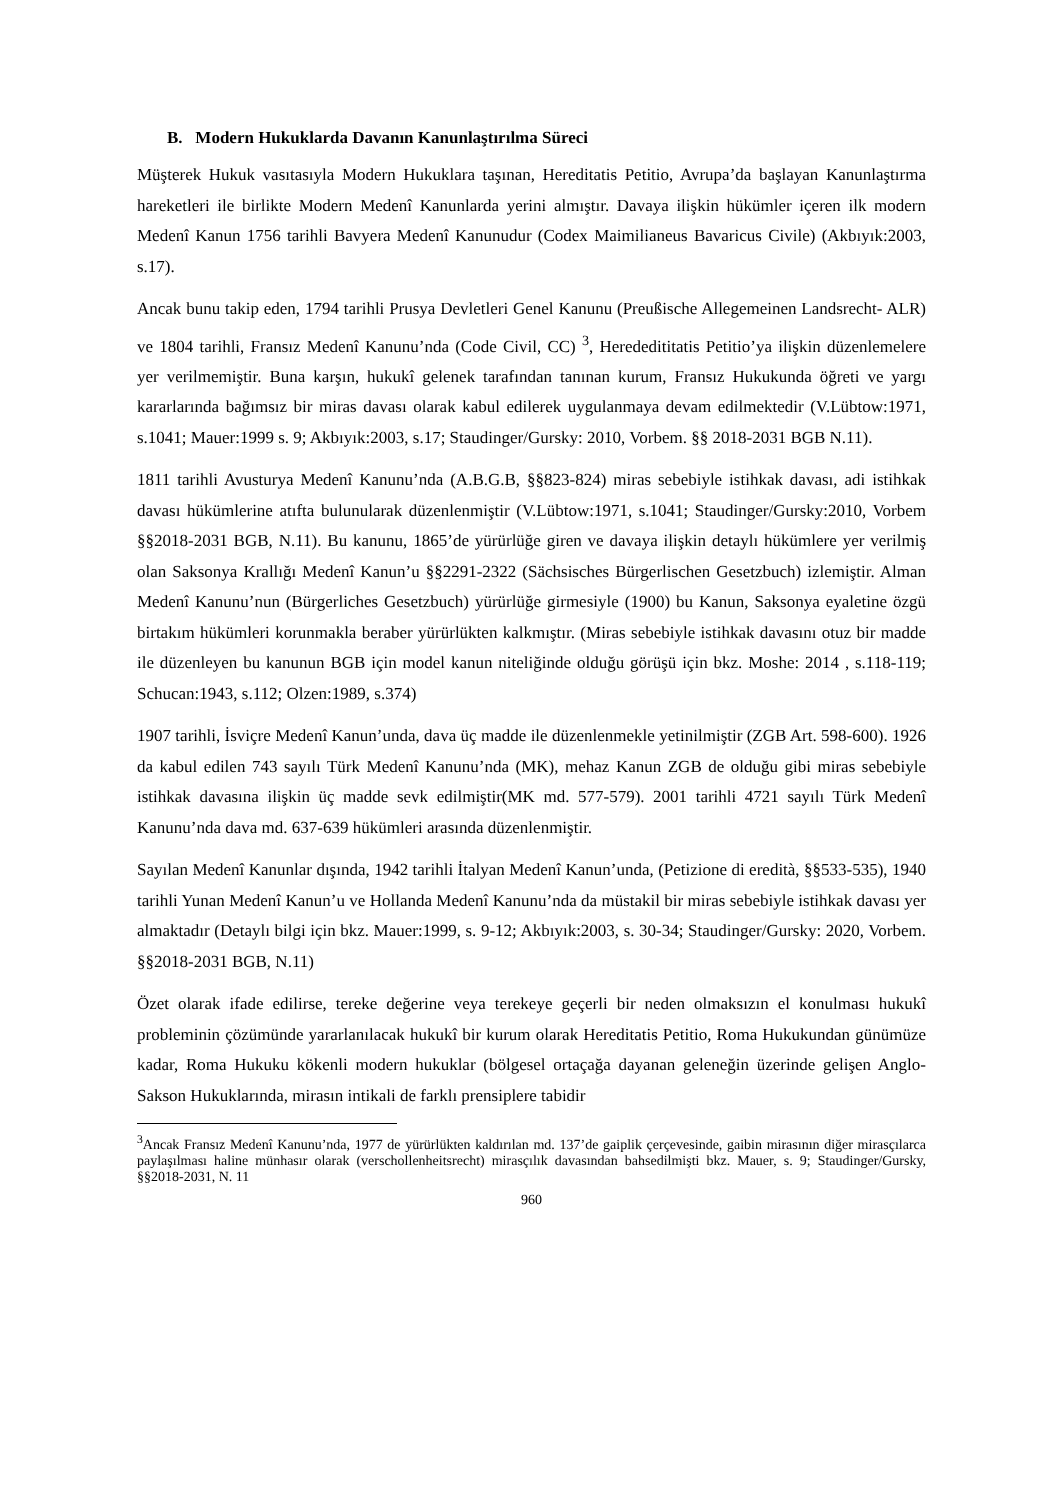B. Modern Hukuklarda Davanın Kanunlaştırılma Süreci
Müşterek Hukuk vasıtasıyla Modern Hukuklara taşınan, Hereditatis Petitio, Avrupa’da başlayan Kanunlaştırma hareketleri ile birlikte Modern Medenî Kanunlarda yerini almıştır. Davaya ilişkin hükümler içeren ilk modern Medenî Kanun 1756 tarihli Bavyera Medenî Kanunudur (Codex Maimilianeus Bavaricus Civile) (Akbıyık:2003, s.17).
Ancak bunu takip eden, 1794 tarihli Prusya Devletleri Genel Kanunu (Preußische Allegemeinen Landsrecht- ALR) ve 1804 tarihli, Fransız Medenî Kanunu’nda (Code Civil, CC) <sup>3</sup>, Herededititatis Petitio’ya ilişkin düzenlemelere yer verilmemiştir. Buna karşın, hukukî gelenek tarafından tanınan kurum, Fransız Hukukunda öğreti ve yargı kararlarında bağımsız bir miras davası olarak kabul edilerek uygulanmaya devam edilmektedir (V.Lübtow:1971, s.1041; Mauer:1999 s. 9; Akbıyık:2003, s.17; Staudinger/Gursky: 2010, Vorbem. §§ 2018-2031 BGB N.11).
1811 tarihli Avusturya Medenî Kanunu’nda (A.B.G.B, §§823-824) miras sebebiyle istihkak davası, adi istihkak davası hükümlerine atıfta bulunularak düzenlenmiştir (V.Lübtow:1971, s.1041; Staudinger/Gursky:2010, Vorbem §§2018-2031 BGB, N.11). Bu kanunu, 1865’de yürürlüğe giren ve davaya ilişkin detaylı hükümlere yer verilmiş olan Saksonya Krallığı Medenî Kanun’u §§2291-2322 (Sächsisches Bürgerlischen Gesetzbuch) izlemiştir. Alman Medenî Kanunu’nun (Bürgerliches Gesetzbuch) yürürlüğe girmesiyle (1900) bu Kanun, Saksonya eyaletine özgü birtakım hükümleri korunmakla beraber yürürlükten kalkmıştır. (Miras sebebiyle istihkak davasını otuz bir madde ile düzenleyen bu kanunun BGB için model kanun niteliğinde olduğu görüşü için bkz. Moshe: 2014 , s.118-119; Schucan:1943, s.112; Olzen:1989, s.374)
1907 tarihli, İsviçre Medenî Kanun’unda, dava üç madde ile düzenlenmekle yetinilmiştir (ZGB Art. 598-600). 1926 da kabul edilen 743 sayılı Türk Medenî Kanunu’nda (MK), mehaz Kanun ZGB de olduğu gibi miras sebebiyle istihkak davasına ilişkin üç madde sevk edilmiştir(MK md. 577-579). 2001 tarihli 4721 sayılı Türk Medenî Kanunu’nda dava md. 637-639 hükümleri arasında düzenlenmiştir.
Sayılan Medenî Kanunlar dışında, 1942 tarihli İtalyan Medenî Kanun’unda, (Petizione di eredità, §§533-535), 1940 tarihli Yunan Medenî Kanun’u ve Hollanda Medenî Kanunu’nda da müstakil bir miras sebebiyle istihkak davası yer almaktadır (Detaylı bilgi için bkz. Mauer:1999, s. 9-12; Akbıyık:2003, s. 30-34; Staudinger/Gursky: 2020, Vorbem. §§2018-2031 BGB, N.11)
Özet olarak ifade edilirse, tereke değerine veya terekeye geçerli bir neden olmaksızın el konulması hukukî probleminin çözümünde yararlanılacak hukukî bir kurum olarak Hereditatis Petitio, Roma Hukukundan günümüze kadar, Roma Hukuku kökenli modern hukuklar (bölgesel ortaçağa dayanan geleneğin üzerinde gelişen Anglo-Sakson Hukuklarında, mirasın intikali de farklı prensiplere tabidir
<sup>3</sup> Ancak Fransız Medenî Kanunu’nda, 1977 de yürürlükten kaldırılan md. 137’de gaiplik çerçevesinde, gaibin mirasının diğer mirasçılarca paylaşılması haline münhasır olarak (verschollenheitsrecht) mirasçılık davasından bahsedilmişti bkz. Mauer, s. 9; Staudinger/Gursky, §§2018-2031, N. 11
960